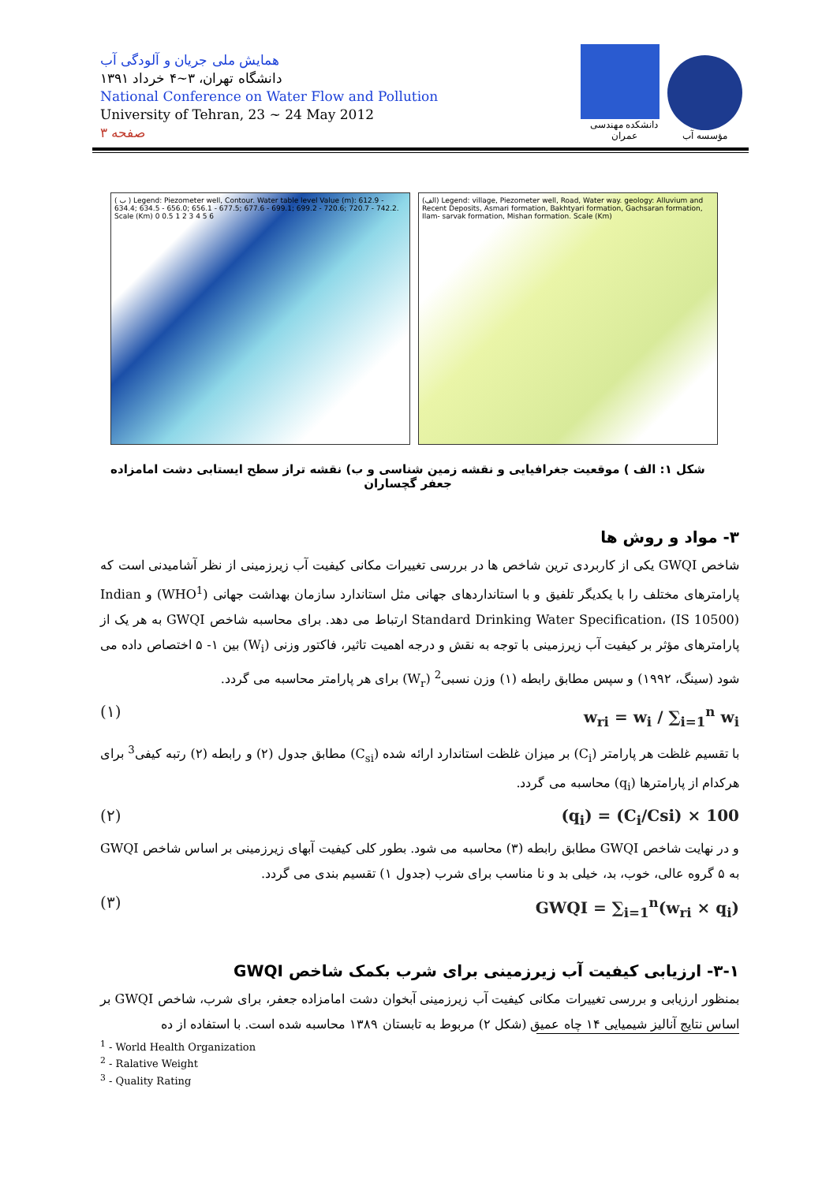همایش ملی جریان و آلودگی آب
دانشگاه تهران، ۳~۴ خرداد ۱۳۹۱
National Conference on Water Flow and Pollution
University of Tehran, 23 ~ 24 May 2012
صفحه ۳
دانشکده مهندسی عمران
مؤسسه آب
( ب ) Legend: Piezometer well, Contour. Water table level Value (m): 612.9 - 634.4; 634.5 - 656.0; 656.1 - 677.5; 677.6 - 699.1; 699.2 - 720.6; 720.7 - 742.2. Scale (Km) 0 0.5 1 2 3 4 5 6
(الف) Legend: village, Piezometer well, Road, Water way. geology: Alluvium and Recent Deposits, Asmari formation, Bakhtyari formation, Gachsaran formation, Ilam- sarvak formation, Mishan formation. Scale (Km)
شکل ۱: الف ) موقعیت جغرافیایی و نقشه زمین شناسی و ب) نقشه تراز سطح ایستابی دشت امامزاده جعفر گچساران
۳- مواد و روش ها
شاخص GWQI یکی از کاربردی ترین شاخص ها در بررسی تغییرات مکانی کیفیت آب زیرزمینی از نظر آشامیدنی است که پارامترهای مختلف را با یکدیگر تلفیق و با استانداردهای جهانی مثل استاندارد سازمان بهداشت جهانی (WHO<sup>1</sup>) و Indian Standard Drinking Water Specification، (IS 10500) ارتباط می دهد. برای محاسبه شاخص GWQI به هر یک از پارامترهای مؤثر بر کیفیت آب زیرزمینی با توجه به نقش و درجه اهمیت تاثیر، فاکتور وزنی (W<sub>i</sub>) بین ۱- ۵ اختصاص داده می شود (سینگ، ۱۹۹۲) و سپس مطابق رابطه (۱) وزن نسبی<sup>2</sup> (W<sub>r</sub>) برای هر پارامتر محاسبه می گردد.
w<sub>ri</sub> = w<sub>i</sub> / ∑<sub>i=1</sub><sup>n</sup> w<sub>i</sub> (۱)
با تقسیم غلظت هر پارامتر (C<sub>i</sub>) بر میزان غلظت استاندارد ارائه شده (C<sub>si</sub>) مطابق جدول (۲) و رابطه (۲) رتبه کیفی<sup>3</sup> برای هرکدام از پارامترها (q<sub>i</sub>) محاسبه می گردد.
(q<sub>i</sub>) = (C<sub>i</sub>/Csi) × 100 (۲)
و در نهایت شاخص GWQI مطابق رابطه (۳) محاسبه می شود. بطور کلی کیفیت آبهای زیرزمینی بر اساس شاخص GWQI به ۵ گروه عالی، خوب، بد، خیلی بد و نا مناسب برای شرب (جدول ۱) تقسیم بندی می گردد.
GWQI = ∑<sub>i=1</sub><sup>n</sup>(w<sub>ri</sub> × q<sub>i</sub>) (۳)
۳-۱- ارزیابی کیفیت آب زیرزمینی برای شرب بکمک شاخص GWQI
بمنظور ارزیابی و بررسی تغییرات مکانی کیفیت آب زیرزمینی آبخوان دشت امامزاده جعفر، برای شرب، شاخص GWQI بر اساس نتایج آنالیز شیمیایی ۱۴ چاه عمیق (شکل ۲) مربوط به تابستان ۱۳۸۹ محاسبه شده است. با استفاده از ده
<sup>1</sup> - World Health Organization
<sup>2</sup> - Ralative Weight
<sup>3</sup> - Quality Rating